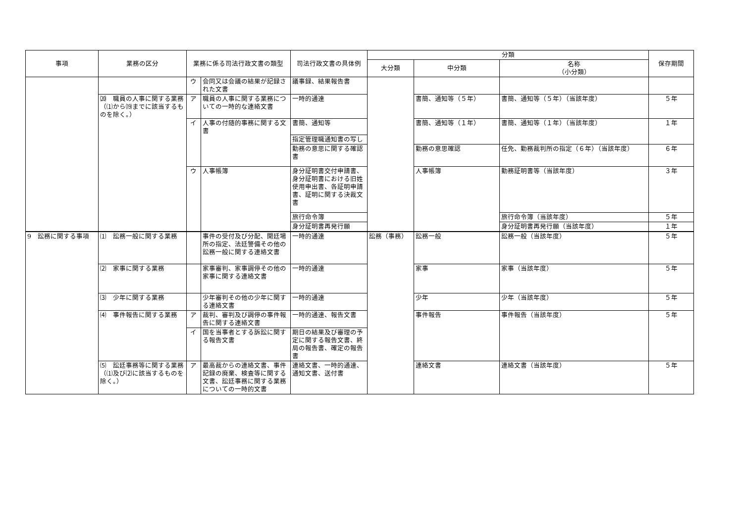| 事項 | 業務の区分 | 業務に係る司法行政文書の類型 | | 司法行政文書の具体例 | 分類 | | | 保存期間 |
| --- | --- | --- | --- | --- | --- | --- | --- | --- |
| | | | | | 大分類 | 中分類 | 名称 （小分類） | |
| | | ウ | 会同又は会議の結果が記録された文書 | 議事録、結果報告書 | | | | |
| | ⒇ 職員の人事に関する業務（⑴から⒆までに該当するものを除く。） | ア | 職員の人事に関する業務についての一時的な連絡文書 | 一時的通達 | | 書簡、通知等（５年） | 書簡、通知等（５年）（当該年度） | ５年 |
| | | イ | 人事の付随的事務に関する文書 | 書簡、通知等 | | 書簡、通知等（１年） | 書簡、通知等（１年）（当該年度） | １年 |
| | | | | 指定管理職通知書の写し | | | | |
| | | | | 勤務の意思に関する確認書 | | 勤務の意思確認 | 任免、勤務裁判所の指定（６年）（当該年度） | ６年 |
| | | ウ | 人事帳簿 | 身分証明書交付申請書、身分証明書における旧姓使用申出書、各証明申請書、証明に関する決裁文書 | | 人事帳簿 | 勤務証明書等（当該年度） | ３年 |
| | | | | 旅行命令簿 | | | 旅行命令簿（当該年度） | ５年 |
| | | | | 身分証明書再発行願 | | | 身分証明書再発行願（当該年度） | １年 |
| 9 訟務に関する事項 | ⑴ 訟務一般に関する業務 | | 事件の受付及び分配、開廷場所の指定、法廷警備その他の訟務一般に関する連絡文書 | 一時的通達 | 訟務（事務） | 訟務一般 | 訟務一般（当該年度） | ５年 |
| | ⑵ 家事に関する業務 | | 家事審判、家事調停その他の家事に関する連絡文書 | 一時的通達 | | 家事 | 家事（当該年度） | ５年 |
| | ⑶ 少年に関する業務 | | 少年審判その他の少年に関する連絡文書 | 一時的通達 | | 少年 | 少年（当該年度） | ５年 |
| | ⑷ 事件報告に関する業務 | ア | 裁判、審判及び調停の事件報告に関する連絡文書 | 一時的通達、報告文書 | | 事件報告 | 事件報告（当該年度） | ５年 |
| | | イ | 国を当事者とする訴訟に関する報告文書 | 期日の結果及び審理の予定に関する報告文書、終局の報告書、確定の報告書 | | | | |
| | ⑸ 訟廷事務等に関する業務（⑴及び⑵に該当するものを除く。） | ア | 最高裁からの連絡文書、事件記録の廃棄、検査等に関する文書、訟廷事務に関する業務についての一時的文書 | 連絡文書、一時的通達、通知文書、送付書 | | 連絡文書 | 連絡文書（当該年度） | ５年 |